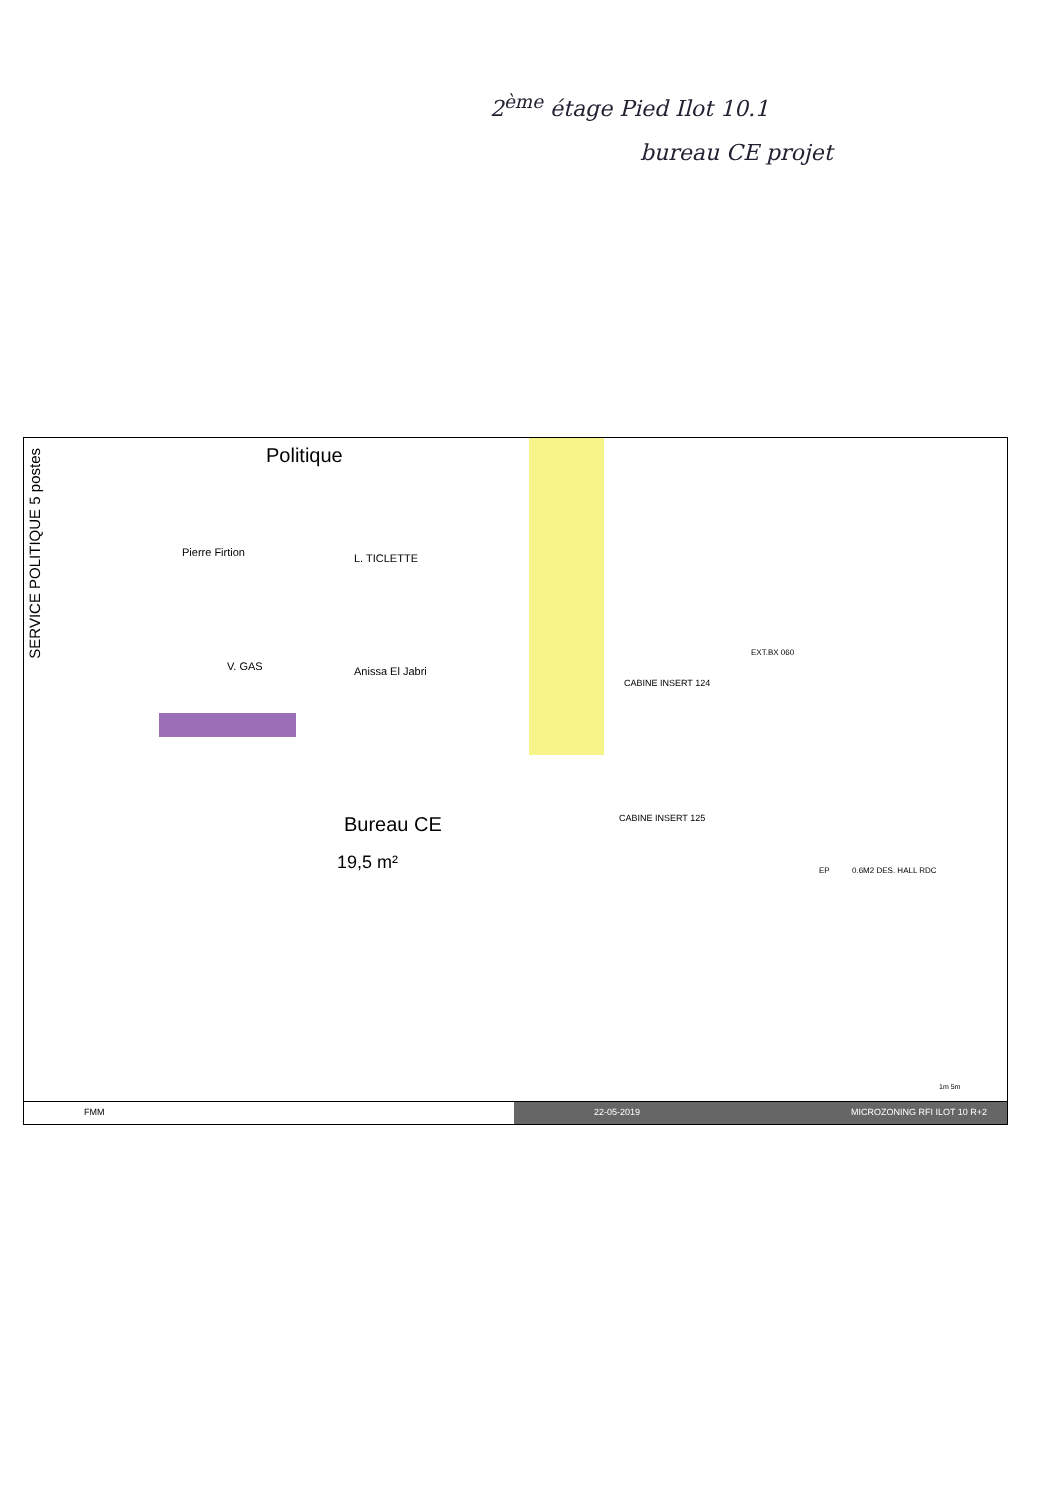2<sup>ème</sup> étage Pied Ilot 10.1
bureau CE projet
SERVICE POLITIQUE 5 postes
Politique
Pierre Firtion L. TICLETTE
V. GAS Anissa El Jabri
Bureau CE
19,5 m²
CABINE INSERT 124
CABINE INSERT 125
EXT.BX 060
EP 0.6M2 DES. HALL RDC
1m 5m
FMM 22-05-2019 MICROZONING RFI ILOT 10 R+2